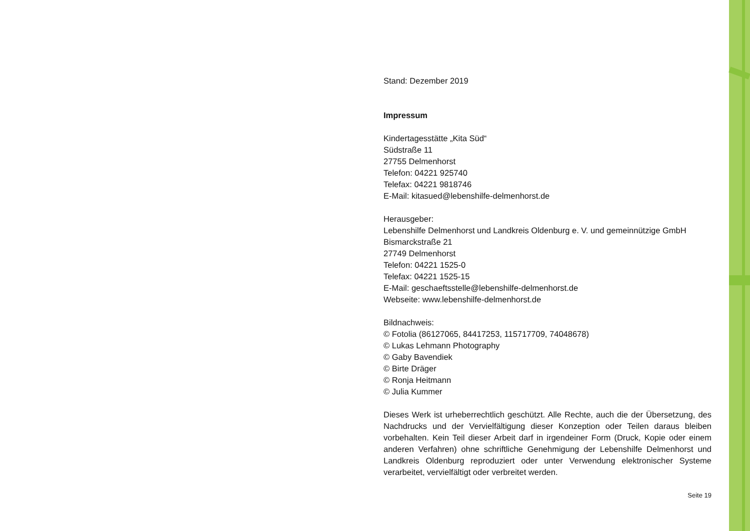Stand: Dezember 2019
Impressum
Kindertagesstätte „Kita Süd“
Südstraße 11
27755 Delmenhorst
Telefon: 04221 925740
Telefax: 04221 9818746
E-Mail: kitasued@lebenshilfe-delmenhorst.de
Herausgeber:
Lebenshilfe Delmenhorst und Landkreis Oldenburg e. V. und gemeinnützige GmbH
Bismarckstraße 21
27749 Delmenhorst
Telefon: 04221 1525-0
Telefax: 04221 1525-15
E-Mail: geschaeftsstelle@lebenshilfe-delmenhorst.de
Webseite: www.lebenshilfe-delmenhorst.de
Bildnachweis:
© Fotolia (86127065, 84417253, 115717709, 74048678)
© Lukas Lehmann Photography
© Gaby Bavendiek
© Birte Dräger
© Ronja Heitmann
© Julia Kummer
Dieses Werk ist urheberrechtlich geschützt. Alle Rechte, auch die der Übersetzung, des Nachdrucks und der Vervielfältigung dieser Konzeption oder Teilen daraus bleiben vorbehalten. Kein Teil dieser Arbeit darf in irgendeiner Form (Druck, Kopie oder einem anderen Verfahren) ohne schriftliche Genehmigung der Lebenshilfe Delmenhorst und Landkreis Oldenburg reproduziert oder unter Verwendung elektronischer Systeme verarbeitet, vervielfältigt oder verbreitet werden.
Seite 19